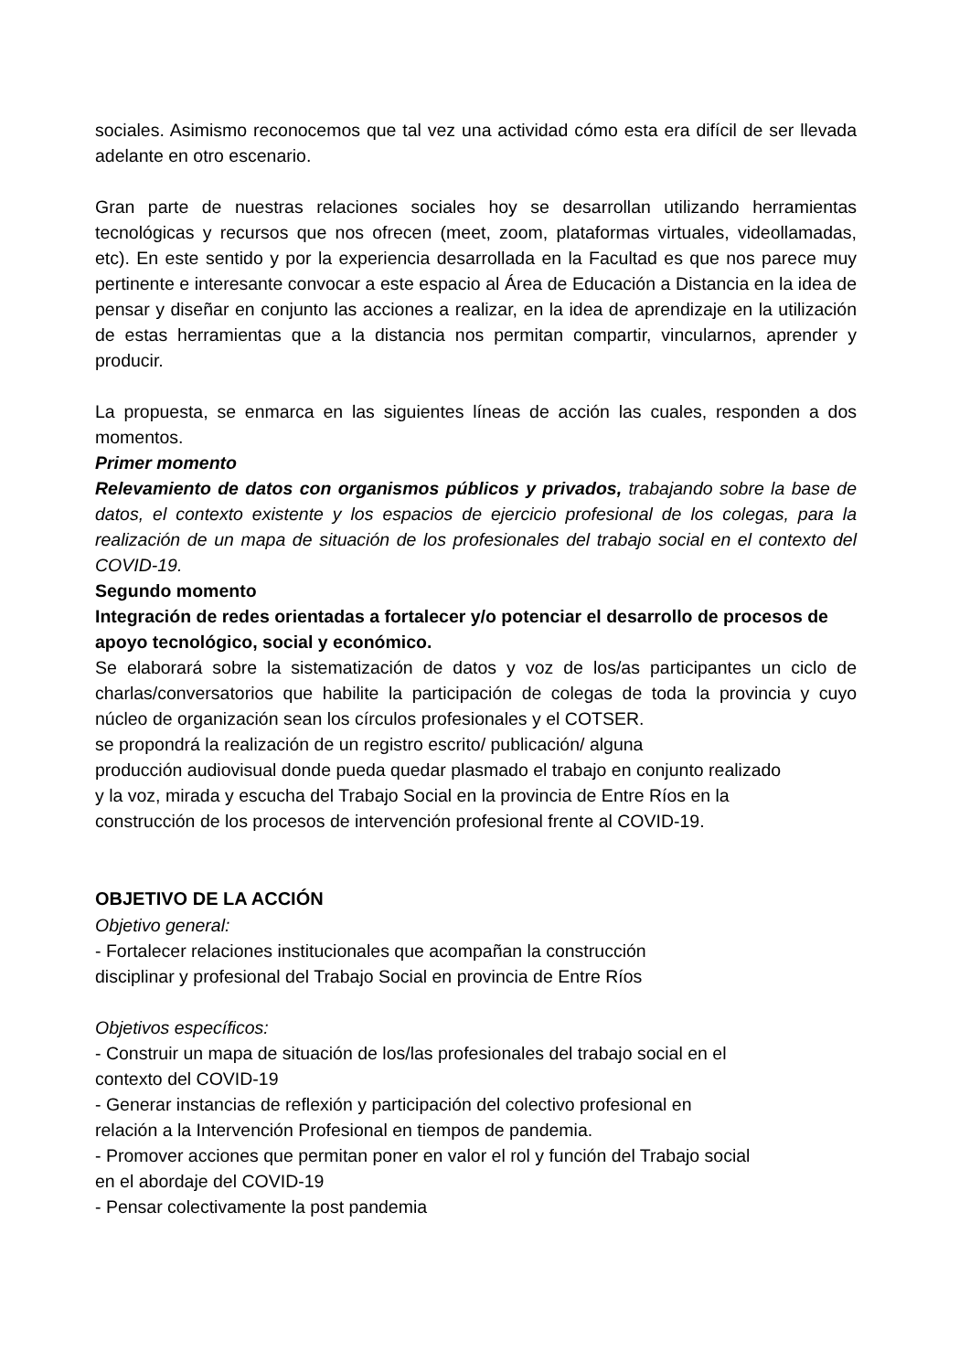sociales. Asimismo reconocemos que tal vez una actividad cómo esta era difícil de ser llevada adelante en otro escenario.
Gran parte de nuestras relaciones sociales hoy se desarrollan utilizando herramientas tecnológicas y recursos que nos ofrecen (meet, zoom, plataformas virtuales, videollamadas, etc). En este sentido y por la experiencia desarrollada en la Facultad es que nos parece muy pertinente e interesante convocar a este espacio al Área de Educación a Distancia en la idea de pensar y diseñar en conjunto las acciones a realizar, en la idea de aprendizaje en la utilización de estas herramientas que a la distancia nos permitan compartir, vincularnos, aprender y producir.
La propuesta, se enmarca en las siguientes líneas de acción las cuales, responden a dos momentos.
Primer momento
Relevamiento de datos con organismos públicos y privados, trabajando sobre la base de datos, el contexto existente y los espacios de ejercicio profesional de los colegas, para la realización de un mapa de situación de los profesionales del trabajo social en el contexto del COVID-19.
Segundo momento
Integración de redes orientadas a fortalecer y/o potenciar el desarrollo de procesos de apoyo tecnológico, social y económico.
Se elaborará sobre la sistematización de datos y voz de los/as participantes un ciclo de charlas/conversatorios que habilite la participación de colegas de toda la provincia y cuyo núcleo de organización sean los círculos profesionales y el COTSER.
se propondrá la realización de un registro escrito/ publicación/ alguna
producción audiovisual donde pueda quedar plasmado el trabajo en conjunto realizado
y la voz, mirada y escucha del Trabajo Social en la provincia de Entre Ríos en la
construcción de los procesos de intervención profesional frente al COVID-19.
OBJETIVO DE LA ACCIÓN
Objetivo general:
- Fortalecer relaciones institucionales que acompañan la construcción
disciplinar y profesional del Trabajo Social en provincia de Entre Ríos
Objetivos específicos:
- Construir un mapa de situación de los/las profesionales del trabajo social en el
contexto del COVID-19
- Generar instancias de reflexión y participación del colectivo profesional en
relación a la Intervención Profesional en tiempos de pandemia.
- Promover acciones que permitan poner en valor el rol y función del Trabajo social
en el abordaje del COVID-19
- Pensar colectivamente la post pandemia